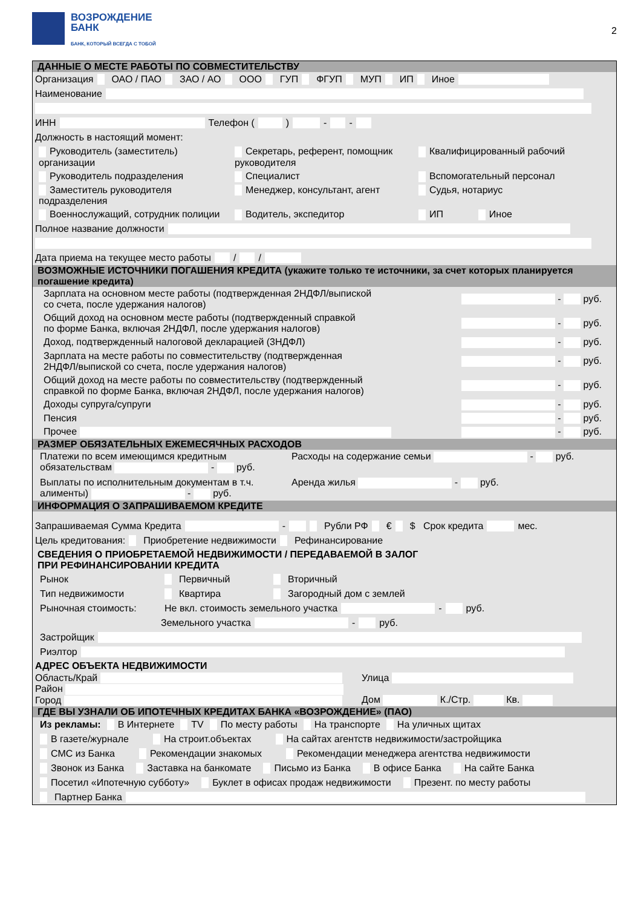ВОЗРОЖДЕНИЕ
БАНК
БАНК, КОТОРЫЙ ВСЕГДА С ТОБОЙ
2
ДАННЫЕ О МЕСТЕ РАБОТЫ ПО СОВМЕСТИТЕЛЬСТВУ
Организация ОАО / ПАО ЗАО / АО ООО ГУП ФГУП МУП ИП Иное
Наименование
ИНН Телефон ( ) - -
Должность в настоящий момент:
Руководитель (заместитель) организации
Секретарь, референт, помощник руководителя
Квалифицированный рабочий
Руководитель подразделения
Специалист
Вспомогательный персонал
Заместитель руководителя подразделения
Менеджер, консультант, агент
Судья, нотариус
Военнослужащий, сотрудник полиции
Водитель, экспедитор
ИП Иное
Полное название должности
Дата приема на текущее место работы / /
ВОЗМОЖНЫЕ ИСТОЧНИКИ ПОГАШЕНИЯ КРЕДИТА (укажите только те источники, за счет которых планируется погашение кредита)
Зарплата на основном месте работы (подтвержденная 2НДФЛ/выпиской
со счета, после удержания налогов) - руб.
Общий доход на основном месте работы (подтвержденный справкой
по форме Банка, включая 2НДФЛ, после удержания налогов) - руб.
Доход, подтвержденный налоговой декларацией (3НДФЛ) - руб.
Зарплата на месте работы по совместительству (подтвержденная
2НДФЛ/выпиской со счета, после удержания налогов) - руб.
Общий доход на месте работы по совместительству (подтвержденный
справкой по форме Банка, включая 2НДФЛ, после удержания налогов) - руб.
Доходы супруга/супруги - руб.
Пенсия - руб.
Прочее - руб.
РАЗМЕР ОБЯЗАТЕЛЬНЫХ ЕЖЕМЕСЯЧНЫХ РАСХОДОВ
Платежи по всем имеющимся кредитным обязательствам - руб.
Расходы на содержание семьи - руб.
Выплаты по исполнительным документам в т.ч. алименты) - руб.
Аренда жилья - руб.
ИНФОРМАЦИЯ О ЗАПРАШИВАЕМОМ КРЕДИТЕ
Запрашиваемая Сумма Кредита - Рубли РФ € $ Срок кредита мес.
Цель кредитования: Приобретение недвижимости Рефинансирование
СВЕДЕНИЯ О ПРИОБРЕТАЕМОЙ НЕДВИЖИМОСТИ / ПЕРЕДАВАЕМОЙ В ЗАЛОГ
ПРИ РЕФИНАНСИРОВАНИИ КРЕДИТА
Рынок Первичный Вторичный
Тип недвижимости Квартира Загородный дом с землей
Рыночная стоимость: Не вкл. стоимость земельного участка - руб.
Земельного участка - руб.
Застройщик
Риэлтор
АДРЕС ОБЪЕКТА НЕДВИЖИМОСТИ
Область/Край
Район
Город
Улица
Дом К./Стр. Кв.
ГДЕ ВЫ УЗНАЛИ ОБ ИПОТЕЧНЫХ КРЕДИТАХ БАНКА «ВОЗРОЖДЕНИЕ» (ПАО)
Из рекламы: В Интернете TV По месту работы На транспорте На уличных щитах
В газете/журнале На строит.объектах На сайтах агентств недвижимости/застройщика
СМС из Банка Рекомендации знакомых Рекомендации менеджера агентства недвижимости
Звонок из Банка Заставка на банкомате Письмо из Банка В офисе Банка На сайте Банка
Посетил «Ипотечную субботу» Буклет в офисах продаж недвижимости Презент. по месту работы
Партнер Банка